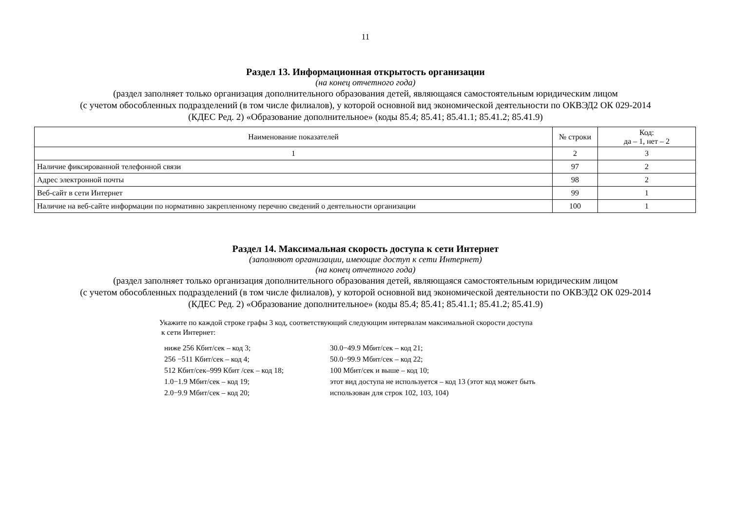11
Раздел 13. Информационная открытость организации
(на конец отчетного года)
(раздел заполняет только организация дополнительного образования детей, являющаяся самостоятельным юридическим лицом
(с учетом обособленных подразделений (в том числе филиалов), у которой основной вид экономической деятельности по ОКВЭД2 ОК 029-2014
(КДЕС Ред. 2) «Образование дополнительное» (коды 85.4; 85.41; 85.41.1; 85.41.2; 85.41.9)
| Наименование показателей | № строки | Код: да – 1, нет – 2 |
| 1 | 2 | 3 |
| Наличие фиксированной телефонной связи | 97 | 2 |
| Адрес электронной почты | 98 | 2 |
| Веб-сайт в сети Интернет | 99 | 1 |
| Наличие на веб-сайте информации по нормативно закрепленному перечню сведений о деятельности организации | 100 | 1 |
Раздел 14. Максимальная скорость доступа к сети Интернет
(заполняют организации, имеющие доступ к сети Интернет)
(на конец отчетного года)
(раздел заполняет только организация дополнительного образования детей, являющаяся самостоятельным юридическим лицом
(с учетом обособленных подразделений (в том числе филиалов), у которой основной вид экономической деятельности по ОКВЭД2 ОК 029-2014
(КДЕС Ред. 2) «Образование дополнительное» (коды 85.4; 85.41; 85.41.1; 85.41.2; 85.41.9)
Укажите по каждой строке графы 3 код, соответствующий следующим интервалам максимальной скорости доступа
к сети Интернет:
ниже 256 Кбит/сек – код 3;
256 −511 Кбит/сек – код 4;
512 Кбит/сек–999 Кбит /сек – код 18;
1.0−1.9 Мбит/сек – код 19;
2.0−9.9 Мбит/сек – код 20;
30.0−49.9 Мбит/сек – код 21;
50.0−99.9 Мбит/сек – код 22;
100 Мбит/сек и выше – код 10;
этот вид доступа не используется – код 13 (этот код может быть
использован для строк 102, 103, 104)